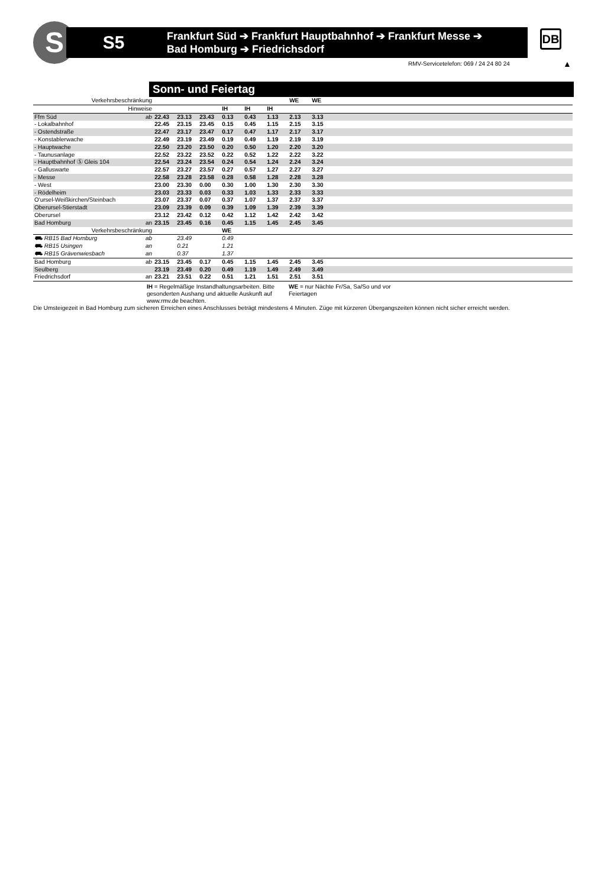S
S5
Frankfurt Süd ➔ Frankfurt Hauptbahnhof ➔ Frankfurt Messe ➔
Bad Homburg ➔ Friedrichsdorf
DB
RMV-Servicetelefon: 069 / 24 24 80 24
▲
Sonn- und Feiertag
| Verkehrsbeschränkung | | | | | | | | WE | WE | |
| Hinweise | | | | | IH | IH | IH | | | |
| Ffm Süd | ab | 22.43 | 23.13 | 23.43 | 0.13 | 0.43 | 1.13 | 2.13 | 3.13 | |
| - Lokalbahnhof | | 22.45 | 23.15 | 23.45 | 0.15 | 0.45 | 1.15 | 2.15 | 3.15 | |
| - Ostendstraße | | 22.47 | 23.17 | 23.47 | 0.17 | 0.47 | 1.17 | 2.17 | 3.17 | |
| - Konstablerwache | | 22.49 | 23.19 | 23.49 | 0.19 | 0.49 | 1.19 | 2.19 | 3.19 | |
| - Hauptwache | | 22.50 | 23.20 | 23.50 | 0.20 | 0.50 | 1.20 | 2.20 | 3.20 | |
| - Taunusanlage | | 22.52 | 23.22 | 23.52 | 0.22 | 0.52 | 1.22 | 2.22 | 3.22 | |
| - Hauptbahnhof Ⓢ Gleis 104 | | 22.54 | 23.24 | 23.54 | 0.24 | 0.54 | 1.24 | 2.24 | 3.24 | |
| - Galluswarte | | 22.57 | 23.27 | 23.57 | 0.27 | 0.57 | 1.27 | 2.27 | 3.27 | |
| - Messe | | 22.58 | 23.28 | 23.58 | 0.28 | 0.58 | 1.28 | 2.28 | 3.28 | |
| - West | | 23.00 | 23.30 | 0.00 | 0.30 | 1.00 | 1.30 | 2.30 | 3.30 | |
| - Rödelheim | | 23.03 | 23.33 | 0.03 | 0.33 | 1.03 | 1.33 | 2.33 | 3.33 | |
| O'ursel-Weißkirchen/Steinbach | | 23.07 | 23.37 | 0.07 | 0.37 | 1.07 | 1.37 | 2.37 | 3.37 | |
| Oberursel-Stierstadt | | 23.09 | 23.39 | 0.09 | 0.39 | 1.09 | 1.39 | 2.39 | 3.39 | |
| Oberursel | | 23.12 | 23.42 | 0.12 | 0.42 | 1.12 | 1.42 | 2.42 | 3.42 | |
| Bad Homburg | an | 23.15 | 23.45 | 0.16 | 0.45 | 1.15 | 1.45 | 2.45 | 3.45 | |
| Verkehrsbeschränkung | | | | | WE | | | | | |
| ⛟ RB15 Bad Homburg | ab | | 23.49 | | 0.49 | | | | | |
| ⛟ RB15 Usingen | an | | 0.21 | | 1.21 | | | | | |
| ⛟ RB15 Grävenwiesbach | an | | 0.37 | | 1.37 | | | | | |
| Bad Homburg | ab | 23.15 | 23.45 | 0.17 | 0.45 | 1.15 | 1.45 | 2.45 | 3.45 | |
| Seulberg | | 23.19 | 23.49 | 0.20 | 0.49 | 1.19 | 1.49 | 2.49 | 3.49 | |
| Friedrichsdorf | an | 23.21 | 23.51 | 0.22 | 0.51 | 1.21 | 1.51 | 2.51 | 3.51 | |
IH = Regelmäßige Instandhaltungsarbeiten. Bitte gesonderten Aushang und aktuelle Auskunft auf www.rmv.de beachten.
WE = nur Nächte Fr/Sa, Sa/So und vor Feiertagen
Die Umsteigezeit in Bad Homburg zum sicheren Erreichen eines Anschlusses beträgt mindestens 4 Minuten. Züge mit kürzeren Übergangszeiten können nicht sicher erreicht werden.